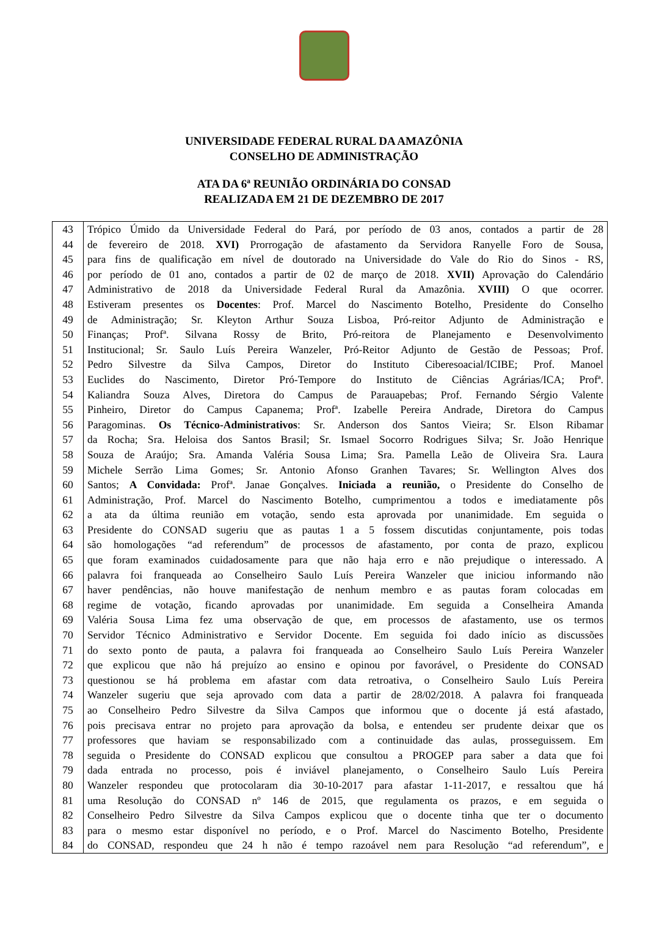UNIVERSIDADE FEDERAL RURAL DA AMAZÔNIA
CONSELHO DE ADMINISTRAÇÃO
ATA DA 6ª REUNIÃO ORDINÁRIA DO CONSAD
REALIZADA EM 21 DE DEZEMBRO DE 2017
| 43 | Trópico Úmido da Universidade Federal do Pará, por período de 03 anos, contados a partir de 28 |
| 44 | de fevereiro de 2018. XVI) Prorrogação de afastamento da Servidora Ranyelle Foro de Sousa, |
| 45 | para fins de qualificação em nível de doutorado na Universidade do Vale do Rio do Sinos - RS, |
| 46 | por período de 01 ano, contados a partir de 02 de março de 2018. XVII) Aprovação do Calendário |
| 47 | Administrativo de 2018 da Universidade Federal Rural da Amazônia. XVIII) O que ocorrer. |
| 48 | Estiveram presentes os Docentes : Prof. Marcel do Nascimento Botelho, Presidente do Conselho |
| 49 | de Administração; Sr. Kleyton Arthur Souza Lisboa, Pró-reitor Adjunto de Administração e |
| 50 | Finanças; Profª. Silvana Rossy de Brito, Pró-reitora de Planejamento e Desenvolvimento |
| 51 | Institucional; Sr. Saulo Luís Pereira Wanzeler, Pró-Reitor Adjunto de Gestão de Pessoas; Prof. |
| 52 | Pedro Silvestre da Silva Campos, Diretor do Instituto Ciberesoacial/ICIBE; Prof. Manoel |
| 53 | Euclides do Nascimento, Diretor Pró-Tempore do Instituto de Ciências Agrárias/ICA; Profª. |
| 54 | Kaliandra Souza Alves, Diretora do Campus de Parauapebas; Prof. Fernando Sérgio Valente |
| 55 | Pinheiro, Diretor do Campus Capanema; Profª. Izabelle Pereira Andrade, Diretora do Campus |
| 56 | Paragominas. Os Técnico-Administrativos : Sr. Anderson dos Santos Vieira; Sr. Elson Ribamar |
| 57 | da Rocha; Sra. Heloisa dos Santos Brasil; Sr. Ismael Socorro Rodrigues Silva; Sr. João Henrique |
| 58 | Souza de Araújo; Sra. Amanda Valéria Sousa Lima; Sra. Pamella Leão de Oliveira Sra. Laura |
| 59 | Michele Serrão Lima Gomes; Sr. Antonio Afonso Granhen Tavares; Sr. Wellington Alves dos |
| 60 | Santos; A Convidada: Profª. Janae Gonçalves. Iniciada a reunião, o Presidente do Conselho de |
| 61 | Administração, Prof. Marcel do Nascimento Botelho, cumprimentou a todos e imediatamente pôs |
| 62 | a ata da última reunião em votação, sendo esta aprovada por unanimidade. Em seguida o |
| 63 | Presidente do CONSAD sugeriu que as pautas 1 a 5 fossem discutidas conjuntamente, pois todas |
| 64 | são homologações “ad referendum” de processos de afastamento, por conta de prazo, explicou |
| 65 | que foram examinados cuidadosamente para que não haja erro e não prejudique o interessado. A |
| 66 | palavra foi franqueada ao Conselheiro Saulo Luís Pereira Wanzeler que iniciou informando não |
| 67 | haver pendências, não houve manifestação de nenhum membro e as pautas foram colocadas em |
| 68 | regime de votação, ficando aprovadas por unanimidade. Em seguida a Conselheira Amanda |
| 69 | Valéria Sousa Lima fez uma observação de que, em processos de afastamento, use os termos |
| 70 | Servidor Técnico Administrativo e Servidor Docente. Em seguida foi dado início as discussões |
| 71 | do sexto ponto de pauta, a palavra foi franqueada ao Conselheiro Saulo Luís Pereira Wanzeler |
| 72 | que explicou que não há prejuízo ao ensino e opinou por favorável, o Presidente do CONSAD |
| 73 | questionou se há problema em afastar com data retroativa, o Conselheiro Saulo Luís Pereira |
| 74 | Wanzeler sugeriu que seja aprovado com data a partir de 28/02/2018. A palavra foi franqueada |
| 75 | ao Conselheiro Pedro Silvestre da Silva Campos que informou que o docente já está afastado, |
| 76 | pois precisava entrar no projeto para aprovação da bolsa, e entendeu ser prudente deixar que os |
| 77 | professores que haviam se responsabilizado com a continuidade das aulas, prosseguissem. Em |
| 78 | seguida o Presidente do CONSAD explicou que consultou a PROGEP para saber a data que foi |
| 79 | dada entrada no processo, pois é inviável planejamento, o Conselheiro Saulo Luís Pereira |
| 80 | Wanzeler respondeu que protocolaram dia 30-10-2017 para afastar 1-11-2017, e ressaltou que há |
| 81 | uma Resolução do CONSAD nº 146 de 2015, que regulamenta os prazos, e em seguida o |
| 82 | Conselheiro Pedro Silvestre da Silva Campos explicou que o docente tinha que ter o documento |
| 83 | para o mesmo estar disponível no período, e o Prof. Marcel do Nascimento Botelho, Presidente |
| 84 | do CONSAD, respondeu que 24 h não é tempo razoável nem para Resolução “ad referendum”, e |